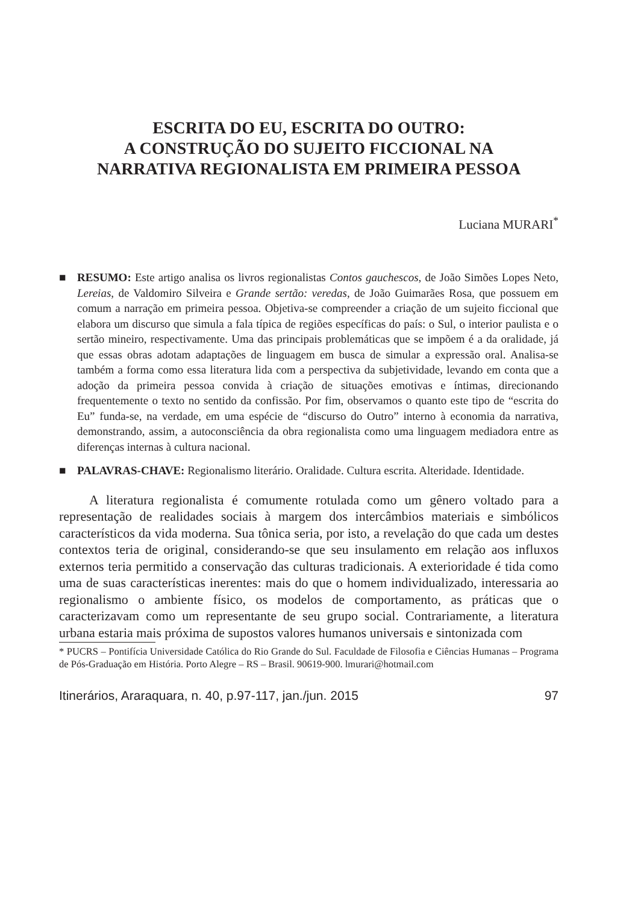ESCRITA DO EU, ESCRITA DO OUTRO:
A CONSTRUÇÃO DO SUJEITO FICCIONAL NA
NARRATIVA REGIONALISTA EM PRIMEIRA PESSOA
Luciana MURARI<sup>*</sup>
■ RESUMO: Este artigo analisa os livros regionalistas Contos gauchescos, de João Simões Lopes Neto, Lereias, de Valdomiro Silveira e Grande sertão: veredas, de João Guimarães Rosa, que possuem em comum a narração em primeira pessoa. Objetiva-se compreender a criação de um sujeito ficcional que elabora um discurso que simula a fala típica de regiões específicas do país: o Sul, o interior paulista e o sertão mineiro, respectivamente. Uma das principais problemáticas que se impõem é a da oralidade, já que essas obras adotam adaptações de linguagem em busca de simular a expressão oral. Analisa-se também a forma como essa literatura lida com a perspectiva da subjetividade, levando em conta que a adoção da primeira pessoa convida à criação de situações emotivas e íntimas, direcionando frequentemente o texto no sentido da confissão. Por fim, observamos o quanto este tipo de “escrita do Eu” funda-se, na verdade, em uma espécie de “discurso do Outro” interno à economia da narrativa, demonstrando, assim, a autoconsciência da obra regionalista como uma linguagem mediadora entre as diferenças internas à cultura nacional.
■ PALAVRAS-CHAVE: Regionalismo literário. Oralidade. Cultura escrita. Alteridade. Identidade.
A literatura regionalista é comumente rotulada como um gênero voltado para a representação de realidades sociais à margem dos intercâmbios materiais e simbólicos característicos da vida moderna. Sua tônica seria, por isto, a revelação do que cada um destes contextos teria de original, considerando-se que seu insulamento em relação aos influxos externos teria permitido a conservação das culturas tradicionais. A exterioridade é tida como uma de suas características inerentes: mais do que o homem individualizado, interessaria ao regionalismo o ambiente físico, os modelos de comportamento, as práticas que o caracterizavam como um representante de seu grupo social. Contrariamente, a literatura urbana estaria mais próxima de supostos valores humanos universais e sintonizada com
* PUCRS – Pontifícia Universidade Católica do Rio Grande do Sul. Faculdade de Filosofia e Ciências Humanas – Programa de Pós-Graduação em História. Porto Alegre – RS – Brasil. 90619-900. lmurari@hotmail.com
Itinerários, Araraquara, n. 40, p.97-117, jan./jun. 2015 97